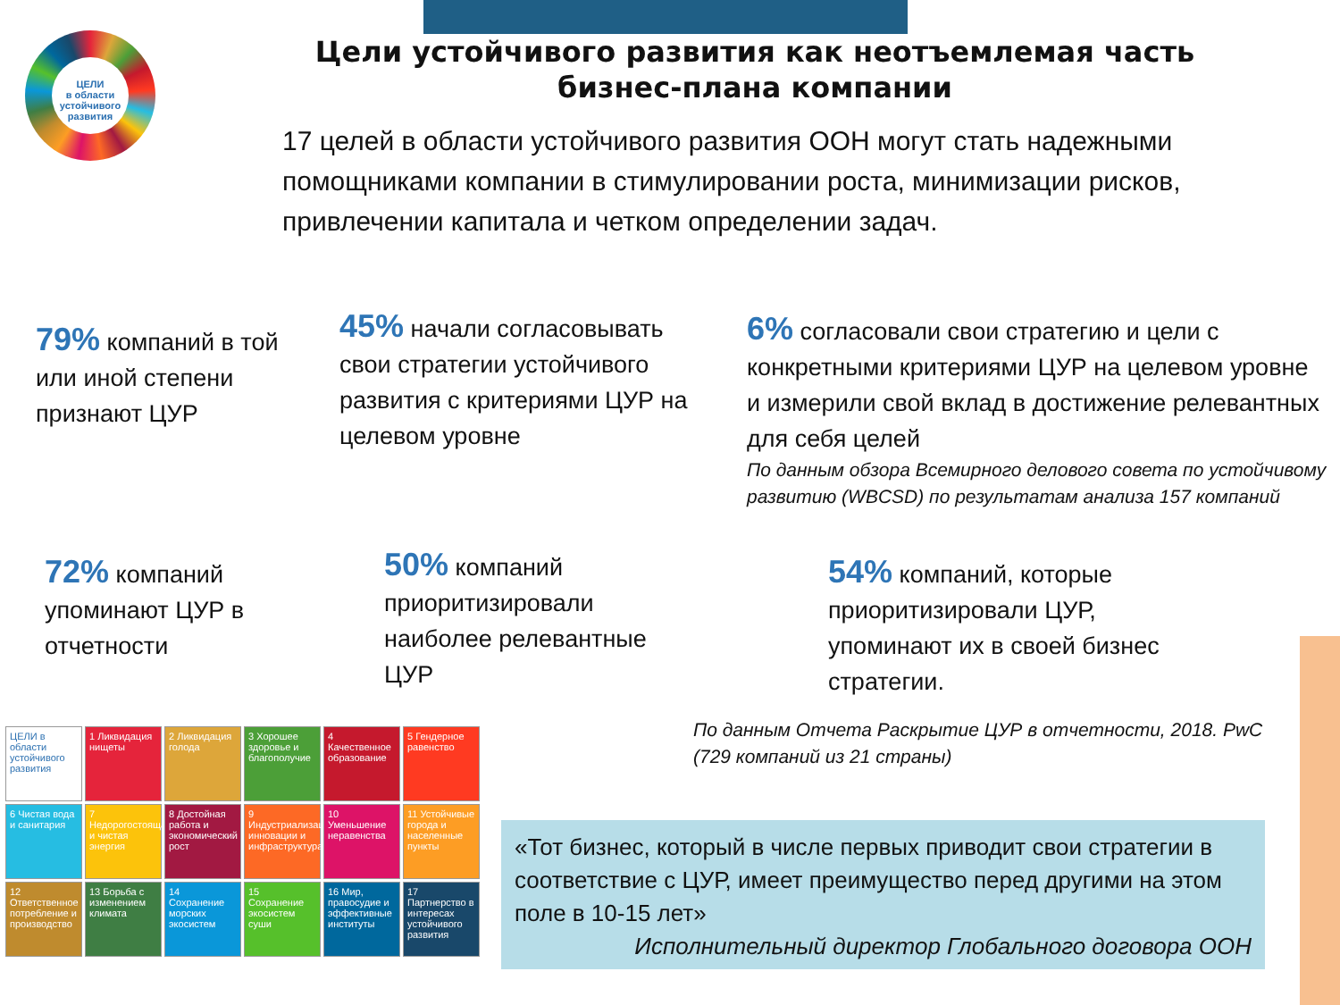ЦЕЛИ
в области устойчивого развития
Цели устойчивого развития как неотъемлемая часть бизнес-плана компании
17 целей в области устойчивого развития ООН могут стать надежными помощниками компании в стимулировании роста, минимизации рисков, привлечении капитала и четком определении задач.
79% компаний в той или иной степени признают ЦУР
45% начали согласовывать свои стратегии устойчивого развития с критериями ЦУР на целевом уровне
6% согласовали свои стратегию и цели с конкретными критериями ЦУР на целевом уровне и измерили свой вклад в достижение релевантных для себя целей
По данным обзора Всемирного делового совета по устойчивому развитию (WBCSD) по результатам анализа 157 компаний
72% компаний упоминают ЦУР в отчетности
50% компаний приоритизировали наиболее релевантные ЦУР
54% компаний, которые приоритизировали ЦУР, упоминают их в своей бизнес стратегии.
По данным Отчета Раскрытие ЦУР в отчетности, 2018. PwC (729 компаний из 21 страны)
ЦЕЛИ в области устойчивого развития
1 Ликвидация нищеты
2 Ликвидация голода
3 Хорошее здоровье и благополучие
4 Качественное образование
5 Гендерное равенство
6 Чистая вода и санитария
7 Недорогостоящая и чистая энергия
8 Достойная работа и экономический рост
9 Индустриализация, инновации и инфраструктура
10 Уменьшение неравенства
11 Устойчивые города и населенные пункты
12 Ответственное потребление и производство
13 Борьба с изменением климата
14 Сохранение морских экосистем
15 Сохранение экосистем суши
16 Мир, правосудие и эффективные институты
17 Партнерство в интересах устойчивого развития
«Тот бизнес, который в числе первых приводит свои стратегии в соответствие с ЦУР, имеет преимущество перед другими на этом поле в 10-15 лет»
Исполнительный директор Глобального договора ООН